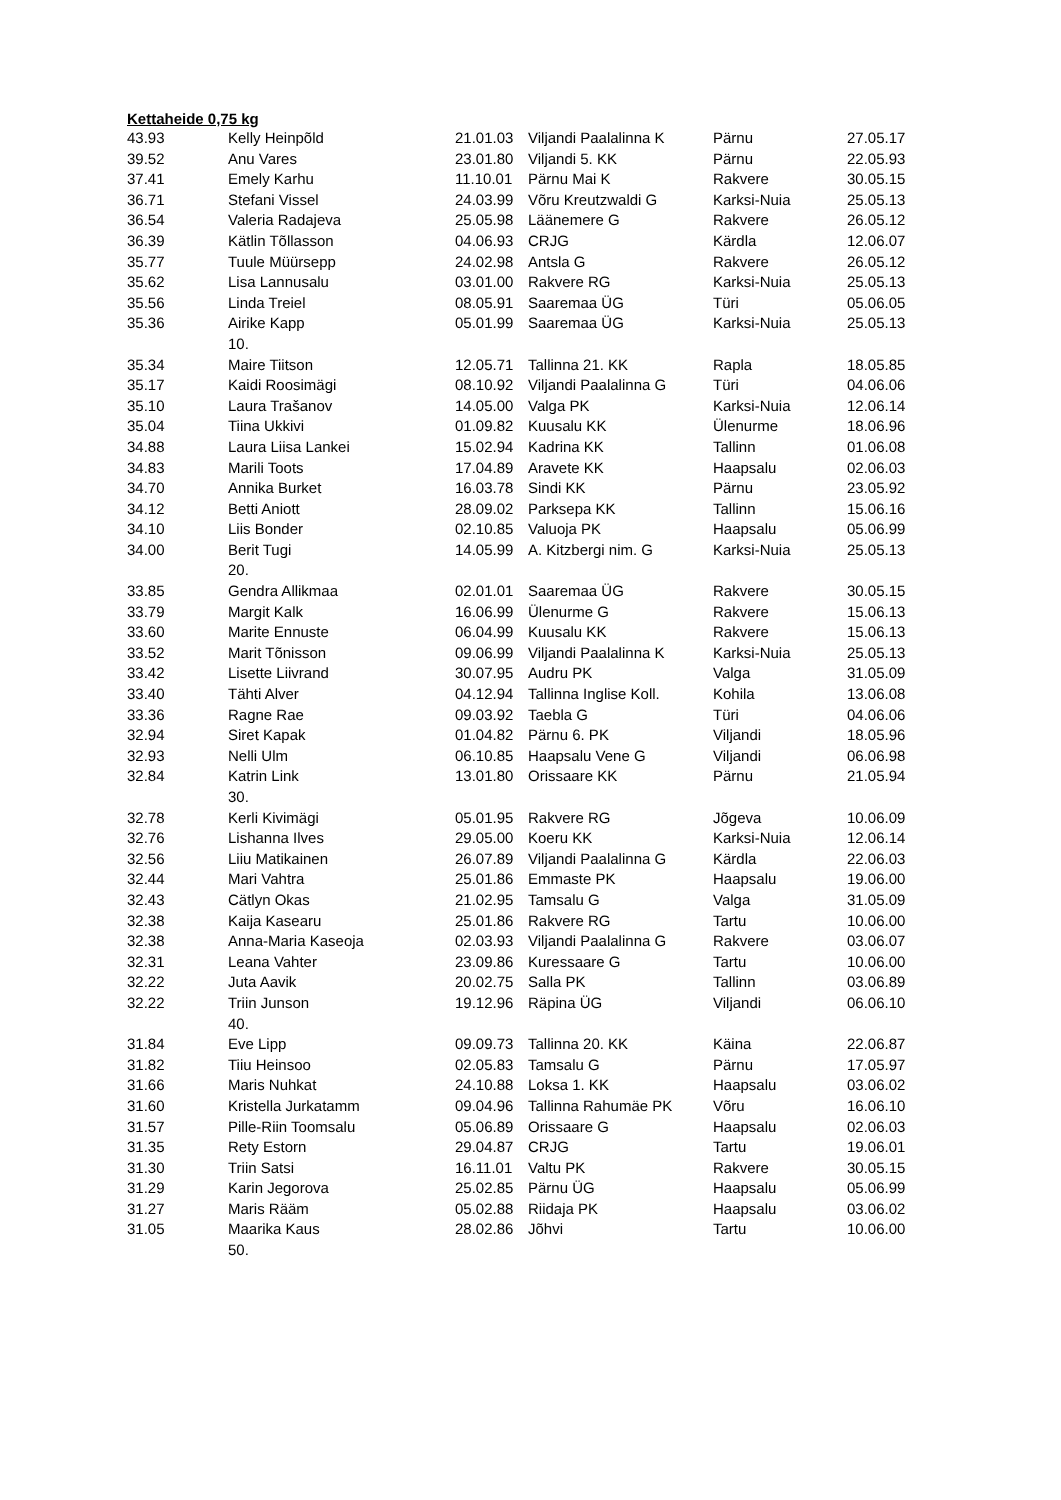Kettaheide 0,75 kg
| 43.93 | Kelly Heinpõld | 21.01.03 | Viljandi Paalalinna K | Pärnu | 27.05.17 |
| 39.52 | Anu Vares | 23.01.80 | Viljandi 5. KK | Pärnu | 22.05.93 |
| 37.41 | Emely Karhu | 11.10.01 | Pärnu Mai K | Rakvere | 30.05.15 |
| 36.71 | Stefani Vissel | 24.03.99 | Võru Kreutzwaldi G | Karksi-Nuia | 25.05.13 |
| 36.54 | Valeria Radajeva | 25.05.98 | Läänemere G | Rakvere | 26.05.12 |
| 36.39 | Kätlin Tõllasson | 04.06.93 | CRJG | Kärdla | 12.06.07 |
| 35.77 | Tuule Müürsepp | 24.02.98 | Antsla G | Rakvere | 26.05.12 |
| 35.62 | Lisa Lannusalu | 03.01.00 | Rakvere RG | Karksi-Nuia | 25.05.13 |
| 35.56 | Linda Treiel | 08.05.91 | Saaremaa ÜG | Türi | 05.06.05 |
| 35.36 | Airike Kapp 10. | 05.01.99 | Saaremaa ÜG | Karksi-Nuia | 25.05.13 |
| 35.34 | Maire Tiitson | 12.05.71 | Tallinna 21. KK | Rapla | 18.05.85 |
| 35.17 | Kaidi Roosimägi | 08.10.92 | Viljandi Paalalinna G | Türi | 04.06.06 |
| 35.10 | Laura Trašanov | 14.05.00 | Valga PK | Karksi-Nuia | 12.06.14 |
| 35.04 | Tiina Ukkivi | 01.09.82 | Kuusalu KK | Ülenurme | 18.06.96 |
| 34.88 | Laura Liisa Lankei | 15.02.94 | Kadrina KK | Tallinn | 01.06.08 |
| 34.83 | Marili Toots | 17.04.89 | Aravete KK | Haapsalu | 02.06.03 |
| 34.70 | Annika Burket | 16.03.78 | Sindi KK | Pärnu | 23.05.92 |
| 34.12 | Betti Aniott | 28.09.02 | Parksepa KK | Tallinn | 15.06.16 |
| 34.10 | Liis Bonder | 02.10.85 | Valuoja PK | Haapsalu | 05.06.99 |
| 34.00 | Berit Tugi 20. | 14.05.99 | A. Kitzbergi nim. G | Karksi-Nuia | 25.05.13 |
| 33.85 | Gendra Allikmaa | 02.01.01 | Saaremaa ÜG | Rakvere | 30.05.15 |
| 33.79 | Margit Kalk | 16.06.99 | Ülenurme G | Rakvere | 15.06.13 |
| 33.60 | Marite Ennuste | 06.04.99 | Kuusalu KK | Rakvere | 15.06.13 |
| 33.52 | Marit Tõnisson | 09.06.99 | Viljandi Paalalinna K | Karksi-Nuia | 25.05.13 |
| 33.42 | Lisette Liivrand | 30.07.95 | Audru PK | Valga | 31.05.09 |
| 33.40 | Tähti Alver | 04.12.94 | Tallinna Inglise Koll. | Kohila | 13.06.08 |
| 33.36 | Ragne Rae | 09.03.92 | Taebla G | Türi | 04.06.06 |
| 32.94 | Siret Kapak | 01.04.82 | Pärnu 6. PK | Viljandi | 18.05.96 |
| 32.93 | Nelli Ulm | 06.10.85 | Haapsalu Vene G | Viljandi | 06.06.98 |
| 32.84 | Katrin Link 30. | 13.01.80 | Orissaare KK | Pärnu | 21.05.94 |
| 32.78 | Kerli Kivimägi | 05.01.95 | Rakvere RG | Jõgeva | 10.06.09 |
| 32.76 | Lishanna Ilves | 29.05.00 | Koeru KK | Karksi-Nuia | 12.06.14 |
| 32.56 | Liiu Matikainen | 26.07.89 | Viljandi Paalalinna G | Kärdla | 22.06.03 |
| 32.44 | Mari Vahtra | 25.01.86 | Emmaste PK | Haapsalu | 19.06.00 |
| 32.43 | Cätlyn Okas | 21.02.95 | Tamsalu G | Valga | 31.05.09 |
| 32.38 | Kaija Kasearu | 25.01.86 | Rakvere RG | Tartu | 10.06.00 |
| 32.38 | Anna-Maria Kaseoja | 02.03.93 | Viljandi Paalalinna G | Rakvere | 03.06.07 |
| 32.31 | Leana Vahter | 23.09.86 | Kuressaare G | Tartu | 10.06.00 |
| 32.22 | Juta Aavik | 20.02.75 | Salla PK | Tallinn | 03.06.89 |
| 32.22 | Triin Junson 40. | 19.12.96 | Räpina ÜG | Viljandi | 06.06.10 |
| 31.84 | Eve Lipp | 09.09.73 | Tallinna 20. KK | Käina | 22.06.87 |
| 31.82 | Tiiu Heinsoo | 02.05.83 | Tamsalu G | Pärnu | 17.05.97 |
| 31.66 | Maris Nuhkat | 24.10.88 | Loksa 1. KK | Haapsalu | 03.06.02 |
| 31.60 | Kristella Jurkatamm | 09.04.96 | Tallinna Rahumäe PK | Võru | 16.06.10 |
| 31.57 | Pille-Riin Toomsalu | 05.06.89 | Orissaare G | Haapsalu | 02.06.03 |
| 31.35 | Rety Estorn | 29.04.87 | CRJG | Tartu | 19.06.01 |
| 31.30 | Triin Satsi | 16.11.01 | Valtu PK | Rakvere | 30.05.15 |
| 31.29 | Karin Jegorova | 25.02.85 | Pärnu ÜG | Haapsalu | 05.06.99 |
| 31.27 | Maris Rääm | 05.02.88 | Riidaja PK | Haapsalu | 03.06.02 |
| 31.05 | Maarika Kaus 50. | 28.02.86 | Jõhvi | Tartu | 10.06.00 |